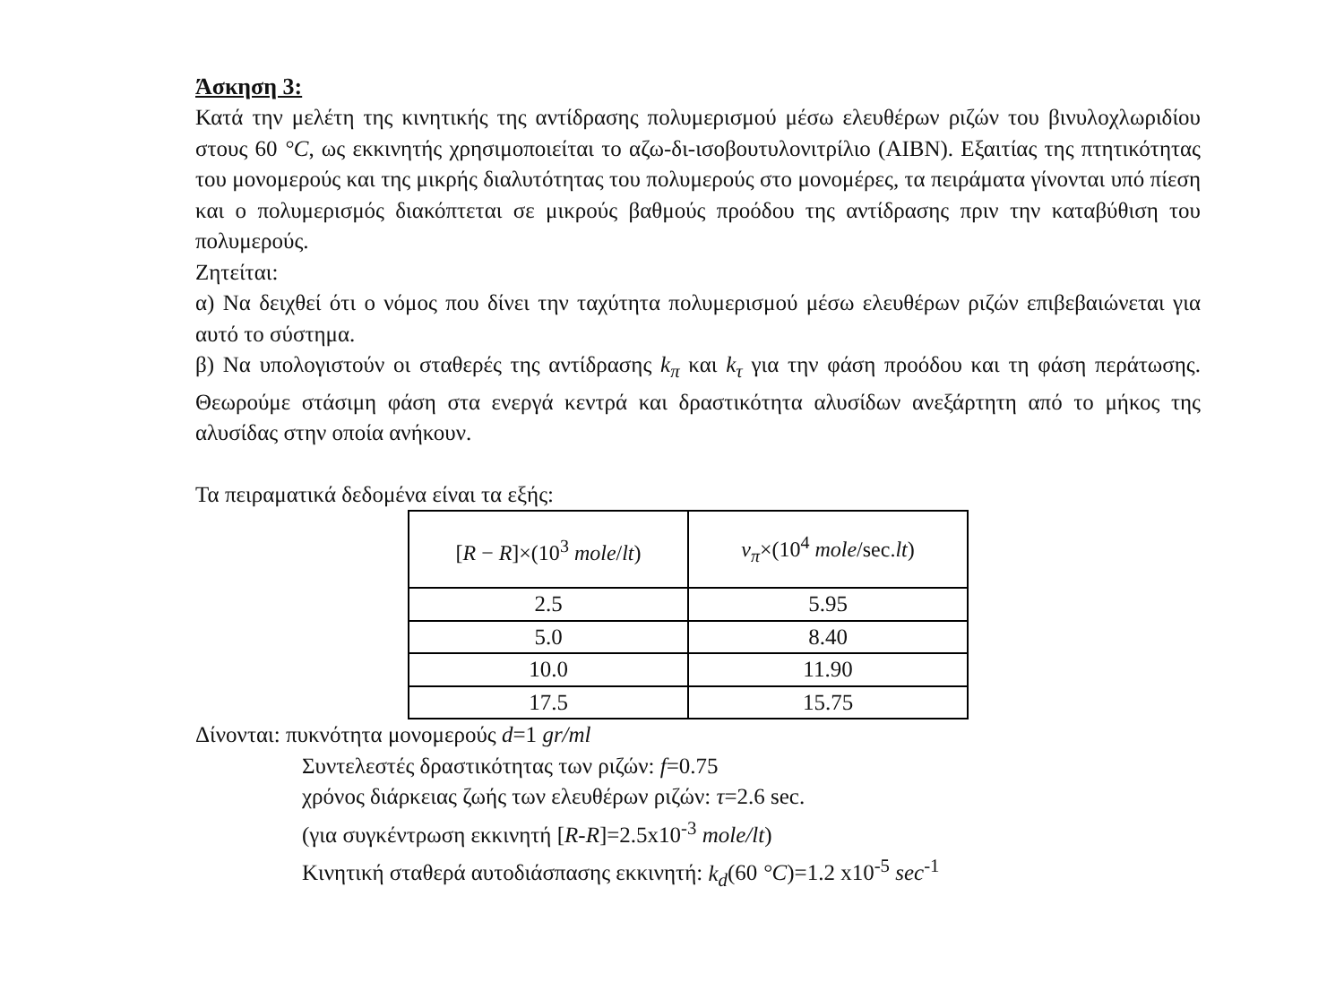Άσκηση 3:
Κατά την μελέτη της κινητικής της αντίδρασης πολυμερισμού μέσω ελευθέρων ριζών του βινυλοχλωριδίου στους 60 °C, ως εκκινητής χρησιμοποιείται το αζω-δι-ισοβουτυλονιτρίλιο (AIBN). Εξαιτίας της πτητικότητας του μονομερούς και της μικρής διαλυτότητας του πολυμερούς στο μονομέρες, τα πειράματα γίνονται υπό πίεση και ο πολυμερισμός διακόπτεται σε μικρούς βαθμούς προόδου της αντίδρασης πριν την καταβύθιση του πολυμερούς.
Ζητείται:
α) Να δειχθεί ότι ο νόμος που δίνει την ταχύτητα πολυμερισμού μέσω ελευθέρων ριζών επιβεβαιώνεται για αυτό το σύστημα.
β) Να υπολογιστούν οι σταθερές της αντίδρασης k<sub>π</sub> και k<sub>τ</sub> για την φάση προόδου και τη φάση περάτωσης. Θεωρούμε στάσιμη φάση στα ενεργά κεντρά και δραστικότητα αλυσίδων ανεξάρτητη από το μήκος της αλυσίδας στην οποία ανήκουν.
Τα πειραματικά δεδομένα είναι τα εξής:
| [ R − R ]×(10<sup>3</sup> mole / lt ) | v<sub>π</sub> ×(10<sup>4</sup> mole /sec. lt ) |
| --- | --- |
| 2.5 | 5.95 |
| 5.0 | 8.40 |
| 10.0 | 11.90 |
| 17.5 | 15.75 |
Δίνονται: πυκνότητα μονομερούς d=1 gr/ml
Συντελεστές δραστικότητας των ριζών: f=0.75
χρόνος διάρκειας ζωής των ελευθέρων ριζών: τ=2.6 sec.
(για συγκέντρωση εκκινητή [R-R]=2.5x10<sup>-3</sup> mole/lt)
Κινητική σταθερά αυτοδιάσπασης εκκινητή: k<sub>d</sub>(60 °C)=1.2 x10<sup>-5</sup> sec<sup>-1</sup>